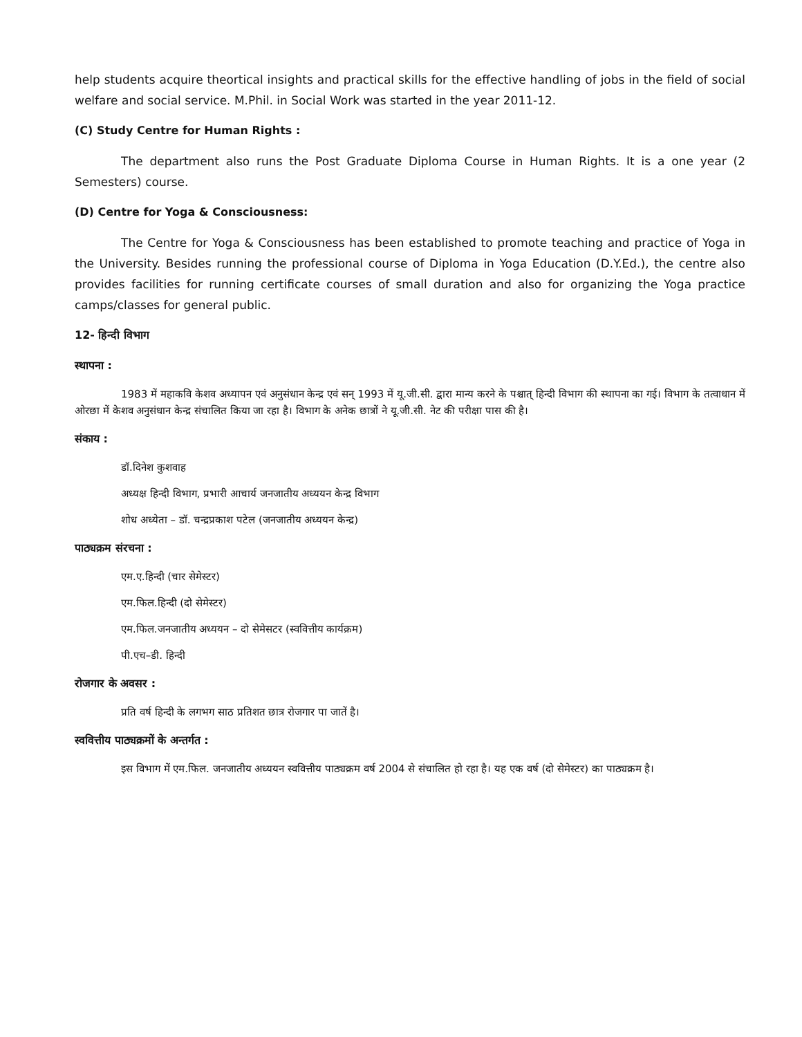help students acquire theortical insights and practical skills for the effective handling of jobs in the field of social welfare and social service. M.Phil. in Social Work was started in the year 2011-12.
(C) Study Centre for Human Rights :
The department also runs the Post Graduate Diploma Course in Human Rights. It is a one year (2 Semesters) course.
(D) Centre for Yoga & Consciousness:
The Centre for Yoga & Consciousness has been established to promote teaching and practice of Yoga in the University. Besides running the professional course of Diploma in Yoga Education (D.Y.Ed.), the centre also provides facilities for running certificate courses of small duration and also for organizing the Yoga practice camps/classes for general public.
12- हिन्दी विभाग
स्थापना :
1983 में महाकवि केशव अध्यापन एवं अनुसंधान केन्द्र एवं सन् 1993 में यू.जी.सी. द्वारा मान्य करने के पश्चात् हिन्दी विभाग की स्थापना का गई। विभाग के तत्वाधान में ओरछा में केशव अनुसंधान केन्द्र संचालित किया जा रहा है। विभाग के अनेक छात्रों ने यू.जी.सी. नेट की परीक्षा पास की है।
संकाय :
डॉ.दिनेश कुशवाह
अध्यक्ष हिन्दी विभाग, प्रभारी आचार्य जनजातीय अध्ययन केन्द्र विभाग
शोध अध्येता – डॉ. चन्द्रप्रकाश पटेल (जनजातीय अध्ययन केन्द्र)
पाठ्यक्रम संरचना :
एम.ए.हिन्दी (चार सेमेस्टर)
एम.फिल.हिन्दी (दो सेमेस्टर)
एम.फिल.जनजातीय अध्ययन – दो सेमेसटर (स्ववित्तीय कार्यक्रम)
पी.एच–डी. हिन्दी
रोजगार के अवसर :
प्रति वर्ष हिन्दी के लगभग साठ प्रतिशत छात्र रोजगार पा जातें है।
स्ववित्तीय पाठ्यक्रमों के अन्तर्गत :
इस विभाग में एम.फिल. जनजातीय अध्ययन स्ववित्तीय पाठ्यक्रम वर्ष 2004 से संचालित हो रहा है। यह एक वर्ष (दो सेमेस्टर) का पाठ्यक्रम है।